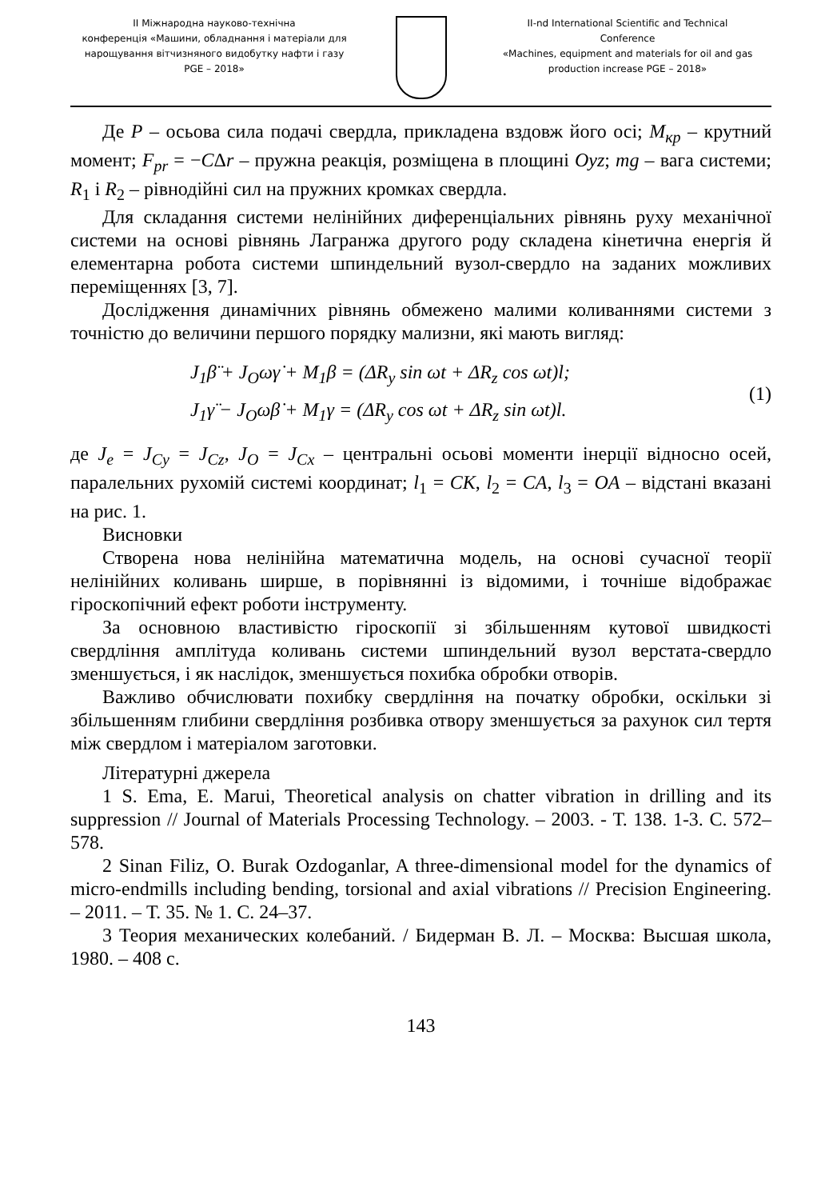ІІ Міжнародна науково-технічна
конференція «Машини, обладнання і матеріали для
нарощування вітчизняного видобутку нафти і газу
PGE – 2018»
II-nd International Scientific and Technical
Conference
«Machines, equipment and materials for oil and gas
production increase PGE – 2018»
Де P – осьова сила подачі свердла, прикладена вздовж його осі; M<sub>кр</sub> – крутний момент; F<sub>pr</sub> = −CΔr – пружна реакція, розміщена в площині Oyz; mg – вага системи; R<sub>1</sub> і R<sub>2</sub> – рівнодійні сил на пружних кромках свердла.
Для складання системи нелінійних диференціальних рівнянь руху механічної системи на основі рівнянь Лагранжа другого роду складена кінетична енергія й елементарна робота системи шпиндельний вузол-свердло на заданих можливих переміщеннях [3, 7].
Дослідження динамічних рівнянь обмежено малими коливаннями системи з точністю до величини першого порядку мализни, які мають вигляд:
J<sub>1</sub>β̈ + J<sub>O</sub>ωγ̇ + M<sub>1</sub>β = (ΔR<sub>y</sub> sin ωt + ΔR<sub>z</sub> cos ωt)l;
J<sub>1</sub>γ̈ − J<sub>O</sub>ωβ̇ + M<sub>1</sub>γ = (ΔR<sub>y</sub> cos ωt + ΔR<sub>z</sub> sin ωt)l.
(1)
де J<sub>e</sub> = J<sub>Cy</sub> = J<sub>Cz</sub>, J<sub>O</sub> = J<sub>Cx</sub> – центральні осьові моменти інерції відносно осей, паралельних рухомій системі координат; l<sub>1</sub> = CK, l<sub>2</sub> = CA, l<sub>3</sub> = OA – відстані вказані на рис. 1.
Висновки
Створена нова нелінійна математична модель, на основі сучасної теорії нелінійних коливань ширше, в порівнянні із відомими, і точніше відображає гіроскопічний ефект роботи інструменту.
За основною властивістю гіроскопії зі збільшенням кутової швидкості свердління амплітуда коливань системи шпиндельний вузол верстата-свердло зменшується, і як наслідок, зменшується похибка обробки отворів.
Важливо обчислювати похибку свердління на початку обробки, оскільки зі збільшенням глибини свердління розбивка отвору зменшується за рахунок сил тертя між свердлом і матеріалом заготовки.
Літературні джерела
1 S. Ema, E. Marui, Theoretical analysis on chatter vibration in drilling and its suppression // Journal of Materials Processing Technology. – 2003. - Т. 138. 1-3. С. 572–578.
2 Sinan Filiz, O. Burak Ozdoganlar, A three-dimensional model for the dynamics of micro-endmills including bending, torsional and axial vibrations // Precision Engineering. – 2011. – Т. 35. № 1. С. 24–37.
3 Теория механических колебаний. / Бидерман В. Л. – Москва: Высшая школа, 1980. – 408 с.
143